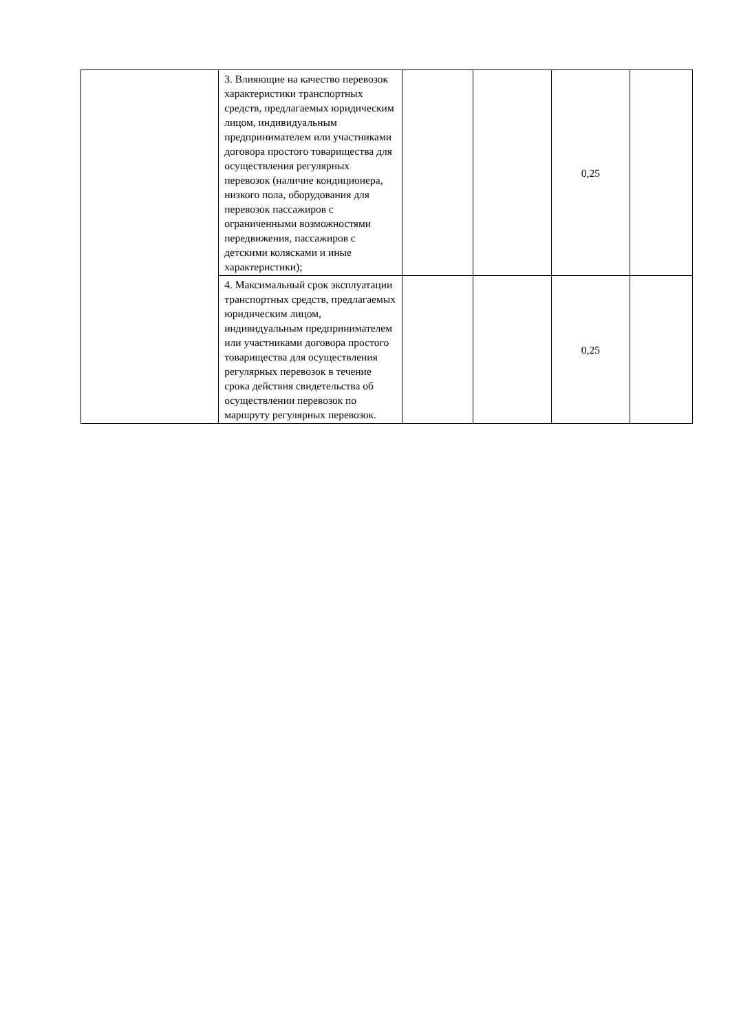| | 3. Влияющие на качество перевозок характеристики транспортных средств, предлагаемых юридическим лицом, индивидуальным предпринимателем или участниками договора простого товарищества для осуществления регулярных перевозок (наличие кондиционера, низкого пола, оборудования для перевозок пассажиров с ограниченными возможностями передвижения, пассажиров с детскими колясками и иные характеристики); | | | 0,25 | |
| | 4. Максимальный срок эксплуатации транспортных средств, предлагаемых юридическим лицом, индивидуальным предпринимателем или участниками договора простого товарищества для осуществления регулярных перевозок в течение срока действия свидетельства об осуществлении перевозок по маршруту регулярных перевозок. | | | 0,25 | |